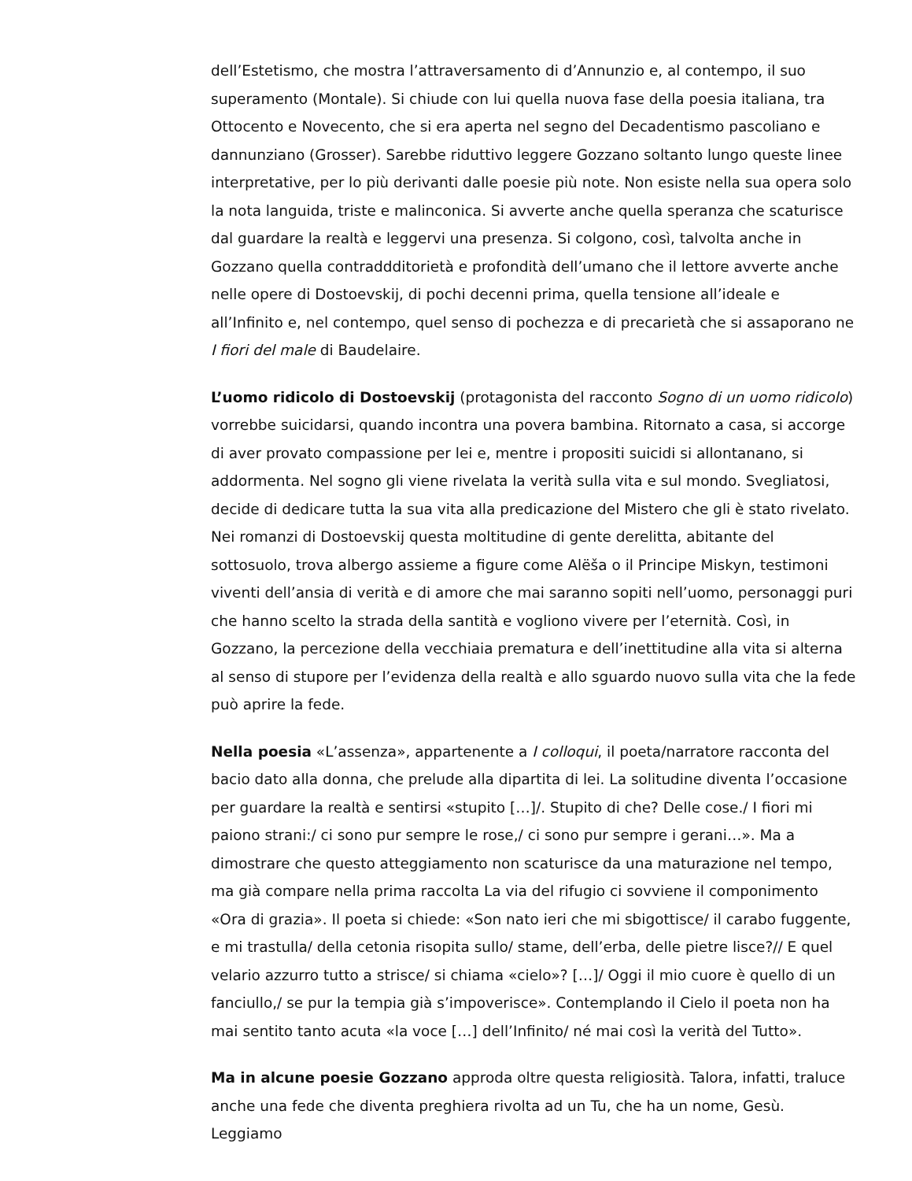dell’Estetismo, che mostra l’attraversamento di d’Annunzio e, al contempo, il suo superamento (Montale). Si chiude con lui quella nuova fase della poesia italiana, tra Ottocento e Novecento, che si era aperta nel segno del Decadentismo pascoliano e dannunziano (Grosser). Sarebbe riduttivo leggere Gozzano soltanto lungo queste linee interpretative, per lo più derivanti dalle poesie più note. Non esiste nella sua opera solo la nota languida, triste e malinconica. Si avverte anche quella speranza che scaturisce dal guardare la realtà e leggervi una presenza. Si colgono, così, talvolta anche in Gozzano quella contraddditorietà e profondità dell’umano che il lettore avverte anche nelle opere di Dostoevskij, di pochi decenni prima, quella tensione all’ideale e all’Infinito e, nel contempo, quel senso di pochezza e di precarietà che si assaporano ne I fiori del male di Baudelaire.
L’uomo ridicolo di Dostoevskij (protagonista del racconto Sogno di un uomo ridicolo) vorrebbe suicidarsi, quando incontra una povera bambina. Ritornato a casa, si accorge di aver provato compassione per lei e, mentre i propositi suicidi si allontanano, si addormenta. Nel sogno gli viene rivelata la verità sulla vita e sul mondo. Svegliatosi, decide di dedicare tutta la sua vita alla predicazione del Mistero che gli è stato rivelato. Nei romanzi di Dostoevskij questa moltitudine di gente derelitta, abitante del sottosuolo, trova albergo assieme a figure come Alëša o il Principe Miskyn, testimoni viventi dell’ansia di verità e di amore che mai saranno sopiti nell’uomo, personaggi puri che hanno scelto la strada della santità e vogliono vivere per l’eternità. Così, in Gozzano, la percezione della vecchiaia prematura e dell’inettitudine alla vita si alterna al senso di stupore per l’evidenza della realtà e allo sguardo nuovo sulla vita che la fede può aprire la fede.
Nella poesia «L’assenza», appartenente a I colloqui, il poeta/narratore racconta del bacio dato alla donna, che prelude alla dipartita di lei. La solitudine diventa l’occasione per guardare la realtà e sentirsi «stupito […]/. Stupito di che? Delle cose./ I fiori mi paiono strani:/ ci sono pur sempre le rose,/ ci sono pur sempre i gerani…». Ma a dimostrare che questo atteggiamento non scaturisce da una maturazione nel tempo, ma già compare nella prima raccolta La via del rifugio ci sovviene il componimento «Ora di grazia». Il poeta si chiede: «Son nato ieri che mi sbigottisce/ il carabo fuggente, e mi trastulla/ della cetonia risopita sullo/ stame, dell’erba, delle pietre lisce?// E quel velario azzurro tutto a strisce/ si chiama «cielo»? […]/ Oggi il mio cuore è quello di un fanciullo,/ se pur la tempia già s’impoverisce». Contemplando il Cielo il poeta non ha mai sentito tanto acuta «la voce […] dell’Infinito/ né mai così la verità del Tutto».
Ma in alcune poesie Gozzano approda oltre questa religiosità. Talora, infatti, traluce anche una fede che diventa preghiera rivolta ad un Tu, che ha un nome, Gesù. Leggiamo